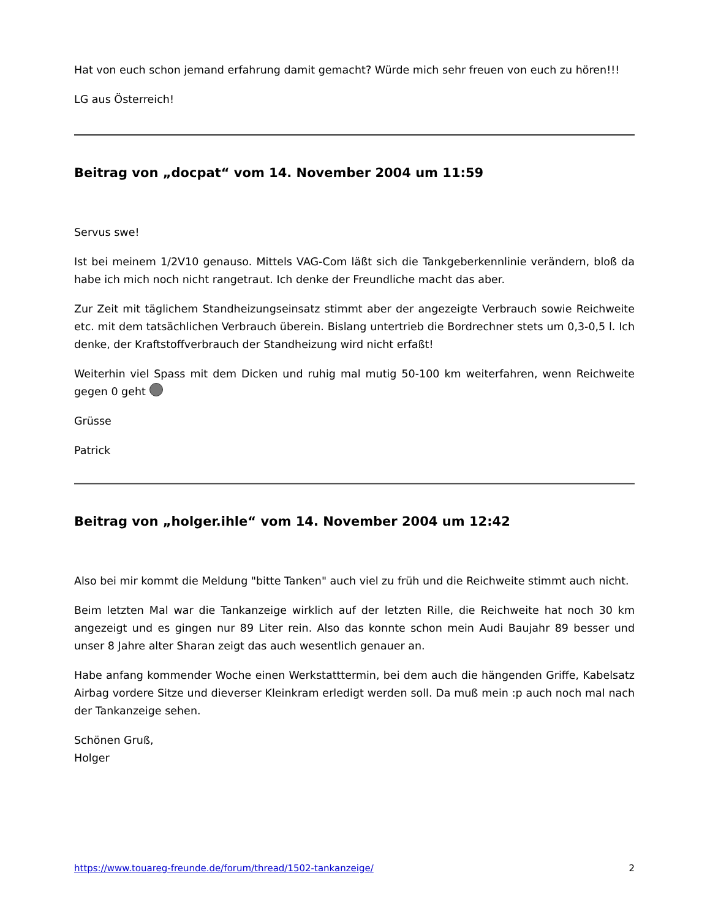Hat von euch schon jemand erfahrung damit gemacht? Würde mich sehr freuen von euch zu hören!!!
LG aus Österreich!
Beitrag von „docpat“ vom 14. November 2004 um 11:59
Servus swe!
Ist bei meinem 1/2V10 genauso. Mittels VAG-Com läßt sich die Tankgeberkennlinie verändern, bloß da habe ich mich noch nicht rangetraut. Ich denke der Freundliche macht das aber.
Zur Zeit mit täglichem Standheizungseinsatz stimmt aber der angezeigte Verbrauch sowie Reichweite etc. mit dem tatsächlichen Verbrauch überein. Bislang untertrieb die Bordrechner stets um 0,3-0,5 l. Ich denke, der Kraftstoffverbrauch der Standheizung wird nicht erfaßt!
Weiterhin viel Spass mit dem Dicken und ruhig mal mutig 50-100 km weiterfahren, wenn Reichweite gegen 0 geht
Grüsse
Patrick
Beitrag von „holger.ihle“ vom 14. November 2004 um 12:42
Also bei mir kommt die Meldung "bitte Tanken" auch viel zu früh und die Reichweite stimmt auch nicht.
Beim letzten Mal war die Tankanzeige wirklich auf der letzten Rille, die Reichweite hat noch 30 km angezeigt und es gingen nur 89 Liter rein. Also das konnte schon mein Audi Baujahr 89 besser und unser 8 Jahre alter Sharan zeigt das auch wesentlich genauer an.
Habe anfang kommender Woche einen Werkstatttermin, bei dem auch die hängenden Griffe, Kabelsatz Airbag vordere Sitze und dieverser Kleinkram erledigt werden soll. Da muß mein :p auch noch mal nach der Tankanzeige sehen.
Schönen Gruß,
Holger
https://www.touareg-freunde.de/forum/thread/1502-tankanzeige/ 2